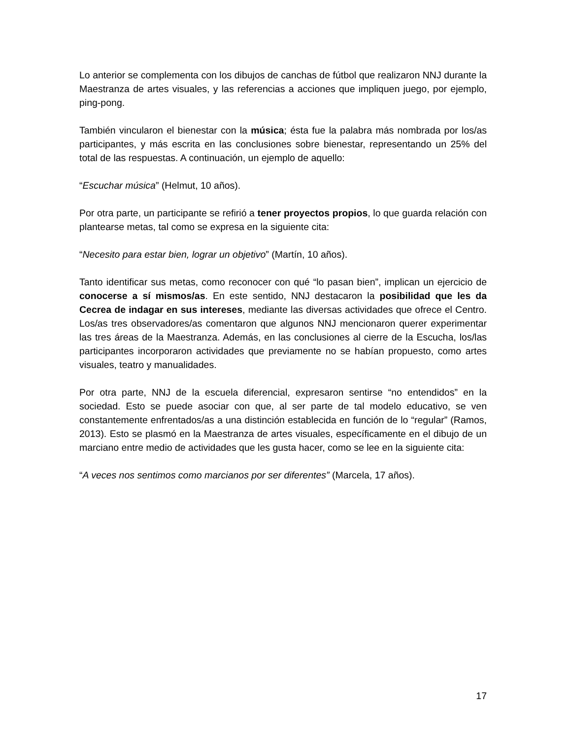Lo anterior se complementa con los dibujos de canchas de fútbol que realizaron NNJ durante la Maestranza de artes visuales, y las referencias a acciones que impliquen juego, por ejemplo, ping-pong.
También vincularon el bienestar con la música; ésta fue la palabra más nombrada por los/as participantes, y más escrita en las conclusiones sobre bienestar, representando un 25% del total de las respuestas. A continuación, un ejemplo de aquello:
“Escuchar música” (Helmut, 10 años).
Por otra parte, un participante se refirió a tener proyectos propios, lo que guarda relación con plantearse metas, tal como se expresa en la siguiente cita:
“Necesito para estar bien, lograr un objetivo” (Martín, 10 años).
Tanto identificar sus metas, como reconocer con qué “lo pasan bien”, implican un ejercicio de conocerse a sí mismos/as. En este sentido, NNJ destacaron la posibilidad que les da Cecrea de indagar en sus intereses, mediante las diversas actividades que ofrece el Centro. Los/as tres observadores/as comentaron que algunos NNJ mencionaron querer experimentar las tres áreas de la Maestranza. Además, en las conclusiones al cierre de la Escucha, los/las participantes incorporaron actividades que previamente no se habían propuesto, como artes visuales, teatro y manualidades.
Por otra parte, NNJ de la escuela diferencial, expresaron sentirse “no entendidos” en la sociedad. Esto se puede asociar con que, al ser parte de tal modelo educativo, se ven constantemente enfrentados/as a una distinción establecida en función de lo “regular” (Ramos, 2013). Esto se plasmó en la Maestranza de artes visuales, específicamente en el dibujo de un marciano entre medio de actividades que les gusta hacer, como se lee en la siguiente cita:
“A veces nos sentimos como marcianos por ser diferentes” (Marcela, 17 años).
17